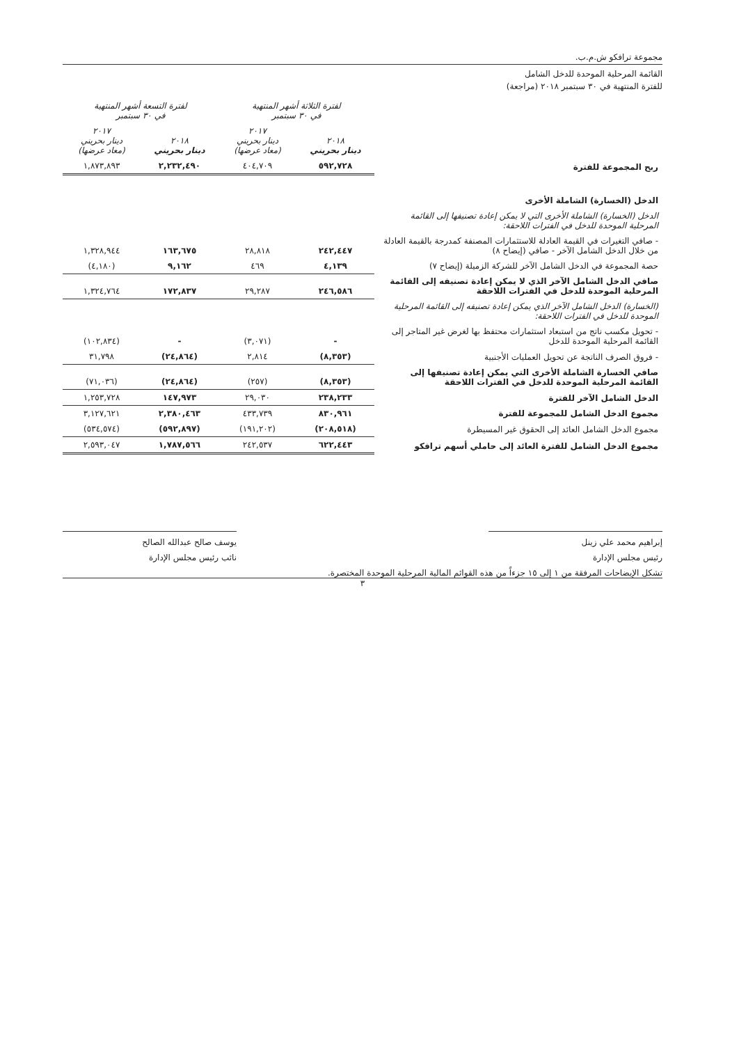مجموعة ترافكو ش.م.ب.
القائمة المرحلية الموحدة للدخل الشامل
للفترة المنتهية في ٣٠ سبتمبر ٢٠١٨ (مراجعة)
| | لفترة الثلاثة أشهر المنتهية في ٣٠ سبتمبر | | لفترة التسعة أشهر المنتهية في ٣٠ سبتمبر | |
| | ٢٠١٨ دينار بحريني | ٢٠١٧ دينار بحريني (معاد عرضها) | ٢٠١٨ دينار بحريني | ٢٠١٧ دينار بحريني (معاد عرضها) |
| ربح المجموعة للفترة | ٥٩٢,٧٢٨ | ٤٠٤,٧٠٩ | ٢,٢٣٢,٤٩٠ | ١,٨٧٣,٨٩٣ |
| الدخل (الخسارة) الشاملة الأخرى | | | | |
| الدخل (الخسارة) الشاملة الأخرى التي لا يمكن إعادة تصنيفها إلى القائمة المرحلية الموحدة للدخل في الفترات اللاحقة: | | | | |
| - صافي التغيرات في القيمة العادلة للاستثمارات المصنفة كمدرجة بالقيمة العادلة من خلال الدخل الشامل الآخر - صافي (إيضاح ٨) | ٢٤٢,٤٤٧ | ٢٨,٨١٨ | ١٦٣,٦٧٥ | ١,٣٢٨,٩٤٤ |
| حصة المجموعة في الدخل الشامل الآخر للشركة الزميلة (إيضاح ٧) | ٤,١٣٩ | ٤٦٩ | ٩,١٦٢ | (٤,١٨٠) |
| صافي الدخل الشامل الآخر الذي لا يمكن إعادة تصنيفه إلى القائمة المرحلية الموحدة للدخل في الفترات اللاحقة | ٢٤٦,٥٨٦ | ٢٩,٢٨٧ | ١٧٢,٨٣٧ | ١,٣٢٤,٧٦٤ |
| (الخسارة) الدخل الشامل الآخر الذي يمكن إعادة تصنيفه إلى القائمة المرحلية الموحدة للدخل في الفترات اللاحقة: | | | | |
| - تحويل مكسب ناتج من استبعاد استثمارات محتفظ بها لغرض غير المتاجر إلى القائمة المرحلية الموحدة للدخل | - | (٣,٠٧١) | - | (١٠٢,٨٣٤) |
| - فروق الصرف الناتجة عن تحويل العمليات الأجنبية | (٨,٣٥٣) | ٢,٨١٤ | (٢٤,٨٦٤) | ٣١,٧٩٨ |
| صافي الخسارة الشاملة الأخرى التي يمكن إعادة تصنيفها إلى القائمة المرحلية الموحدة للدخل في الفترات اللاحقة | (٨,٣٥٣) | (٢٥٧) | (٢٤,٨٦٤) | (٧١,٠٣٦) |
| الدخل الشامل الآخر للفترة | ٢٣٨,٢٣٣ | ٢٩,٠٣٠ | ١٤٧,٩٧٣ | ١,٢٥٣,٧٢٨ |
| مجموع الدخل الشامل للمجموعة للفترة | ٨٣٠,٩٦١ | ٤٣٣,٧٣٩ | ٢,٣٨٠,٤٦٣ | ٣,١٢٧,٦٢١ |
| مجموع الدخل الشامل العائد إلى الحقوق غير المسيطرة | (٢٠٨,٥١٨) | (١٩١,٢٠٢) | (٥٩٢,٨٩٧) | (٥٣٤,٥٧٤) |
| مجموع الدخل الشامل للفترة العائد إلى حاملي أسهم ترافكو | ٦٢٢,٤٤٣ | ٢٤٢,٥٣٧ | ١,٧٨٧,٥٦٦ | ٢,٥٩٣,٠٤٧ |
إبراهيم محمد علي زينل
رئيس مجلس الإدارة
يوسف صالح عبدالله الصالح
نائب رئيس مجلس الإدارة
تشكل الإيضاحات المرفقة من ١ إلى ١٥ جزءاً من هذه القوائم المالية المرحلية الموحدة المختصرة.
٣